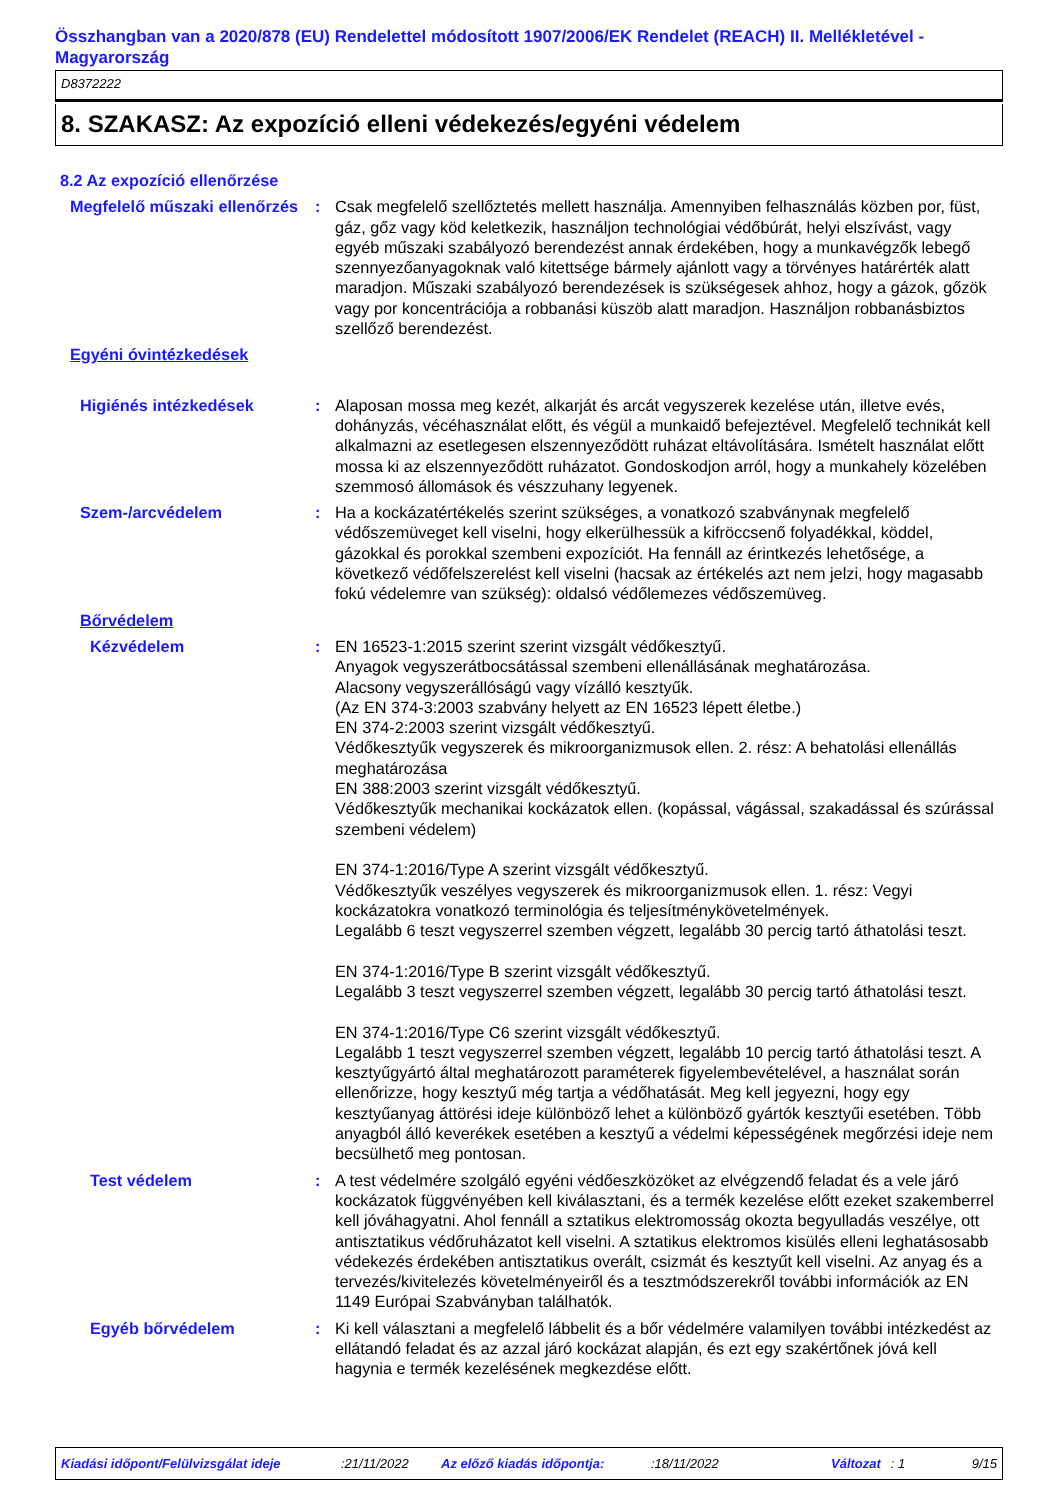Összhangban van a 2020/878 (EU) Rendelettel módosított 1907/2006/EK Rendelet (REACH) II. Mellékletével - Magyarország
D8372222
8. SZAKASZ: Az expozíció elleni védekezés/egyéni védelem
8.2 Az expozíció ellenőrzése
Megfelelő műszaki ellenőrzés
: Csak megfelelő szellőztetés mellett használja. Amennyiben felhasználás közben por, füst, gáz, gőz vagy köd keletkezik, használjon technológiai védőbúrát, helyi elszívást, vagy egyéb műszaki szabályozó berendezést annak érdekében, hogy a munkavégzők lebegő szennyezőanyagoknak való kitettsége bármely ajánlott vagy a törvényes határérték alatt maradjon. Műszaki szabályozó berendezések is szükségesek ahhoz, hogy a gázok, gőzök vagy por koncentrációja a robbanási küszöb alatt maradjon. Használjon robbanásbiztos szellőző berendezést.
Egyéni óvintézkedések
Higiénés intézkedések : Alaposan mossa meg kezét, alkarját és arcát vegyszerek kezelése után, illetve evés, dohányzás, vécéhasználat előtt, és végül a munkaidő befejeztével. Megfelelő technikát kell alkalmazni az esetlegesen elszennyeződött ruházat eltávolítására. Ismételt használat előtt mossa ki az elszennyeződött ruházatot. Gondoskodjon arról, hogy a munkahely közelében szemmosó állomások és vészzuhany legyenek.
Szem-/arcvédelem : Ha a kockázatértékelés szerint szükséges, a vonatkozó szabványnak megfelelő védőszemüveget kell viselni, hogy elkerülhessük a kifröccsenő folyadékkal, köddel, gázokkal és porokkal szembeni expozíciót. Ha fennáll az érintkezés lehetősége, a következő védőfelszerelést kell viselni (hacsak az értékelés azt nem jelzi, hogy magasabb fokú védelemre van szükség): oldalsó védőlemezes védőszemüveg.
Bőrvédelem
Kézvédelem : EN 16523-1:2015 szerint szerint vizsgált védőkesztyű.
Anyagok vegyszerátbocsátással szembeni ellenállásának meghatározása.
Alacsony vegyszerállóságú vagy vízálló kesztyűk.
(Az EN 374-3:2003 szabvány helyett az EN 16523 lépett életbe.)
EN 374-2:2003 szerint vizsgált védőkesztyű.
Védőkesztyűk vegyszerek és mikroorganizmusok ellen. 2. rész: A behatolási ellenállás meghatározása
EN 388:2003 szerint vizsgált védőkesztyű.
Védőkesztyűk mechanikai kockázatok ellen. (kopással, vágással, szakadással és szúrással szembeni védelem)
EN 374-1:2016/Type A szerint vizsgált védőkesztyű.
Védőkesztyűk veszélyes vegyszerek és mikroorganizmusok ellen. 1. rész: Vegyi kockázatokra vonatkozó terminológia és teljesítménykövetelmények.
Legalább 6 teszt vegyszerrel szemben végzett, legalább 30 percig tartó áthatolási teszt.
EN 374-1:2016/Type B szerint vizsgált védőkesztyű.
Legalább 3 teszt vegyszerrel szemben végzett, legalább 30 percig tartó áthatolási teszt.
EN 374-1:2016/Type C6 szerint vizsgált védőkesztyű.
Legalább 1 teszt vegyszerrel szemben végzett, legalább 10 percig tartó áthatolási teszt. A kesztyűgyártó által meghatározott paraméterek figyelembevételével, a használat során ellenőrizze, hogy kesztyű még tartja a védőhatását. Meg kell jegyezni, hogy egy kesztyűanyag áttörési ideje különböző lehet a különböző gyártók kesztyűi esetében. Több anyagból álló keverékek esetében a kesztyű a védelmi képességének megőrzési ideje nem becsülhető meg pontosan.
Test védelem : A test védelmére szolgáló egyéni védőeszközöket az elvégzendő feladat és a vele járó kockázatok függvényében kell kiválasztani, és a termék kezelése előtt ezeket szakemberrel kell jóváhagyatni. Ahol fennáll a sztatikus elektromosság okozta begyulladás veszélye, ott antisztatikus védőruházatot kell viselni. A sztatikus elektromos kisülés elleni leghatásosabb védekezés érdekében antisztatikus overált, csizmát és kesztyűt kell viselni. Az anyag és a tervezés/kivitelezés követelményeiről és a tesztmódszerekről további információk az EN 1149 Európai Szabványban találhatók.
Egyéb bőrvédelem : Ki kell választani a megfelelő lábbelit és a bőr védelmére valamilyen további intézkedést az ellátandó feladat és az azzal járó kockázat alapján, és ezt egy szakértőnek jóvá kell hagynia e termék kezelésének megkezdése előtt.
Kiadási időpont/Felülvizsgálat ideje:21/11/2022 Az előző kiadás időpontja::18/11/2022 Változat: 1 9/15